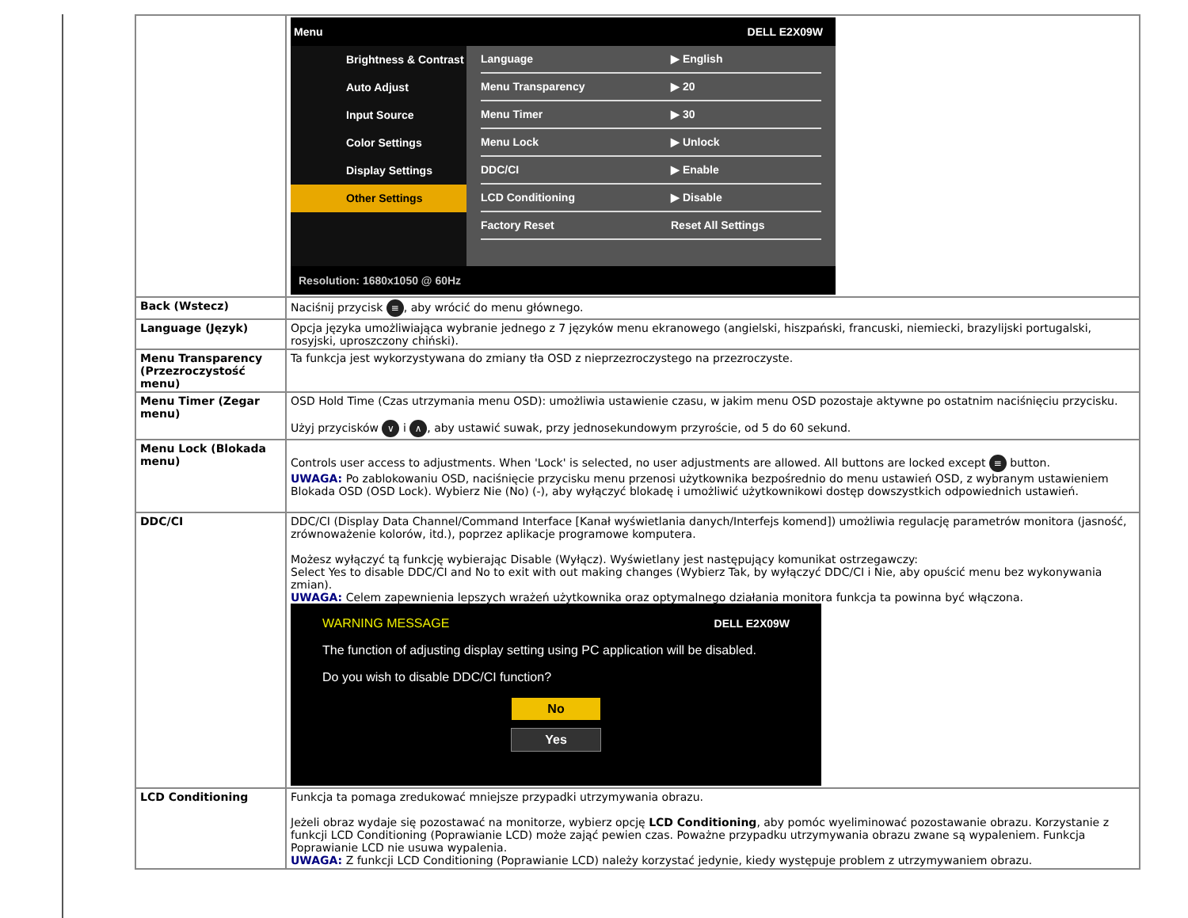| | Menu DELL E2X09W Brightness & Contrast Auto Adjust Input Source Color Settings Display Settings Other Settings Language ▶ English Menu Transparency ▶ 20 Menu Timer ▶ 30 Menu Lock ▶ Unlock DDC/CI ▶ Enable LCD Conditioning ▶ Disable Factory Reset Reset All Settings Resolution: 1680x1050 @ 60Hz |
| Back (Wstecz) | Naciśnij przycisk ≡ , aby wrócić do menu głównego. |
| Language (Język) | Opcja języka umożliwiająca wybranie jednego z 7 języków menu ekranowego (angielski, hiszpański, francuski, niemiecki, brazylijski portugalski, rosyjski, uproszczony chiński). |
| Menu Transparency (Przezroczystość menu) | Ta funkcja jest wykorzystywana do zmiany tła OSD z nieprzezroczystego na przezroczyste. |
| Menu Timer (Zegar menu) | OSD Hold Time (Czas utrzymania menu OSD): umożliwia ustawienie czasu, w jakim menu OSD pozostaje aktywne po ostatnim naciśnięciu przycisku. Użyj przycisków ∨ i ∧ , aby ustawić suwak, przy jednosekundowym przyroście, od 5 do 60 sekund. |
| Menu Lock (Blokada menu) | Controls user access to adjustments. When 'Lock' is selected, no user adjustments are allowed. All buttons are locked except ≡ button. UWAGA: Po zablokowaniu OSD, naciśnięcie przycisku menu przenosi użytkownika bezpośrednio do menu ustawień OSD, z wybranym ustawieniem Blokada OSD (OSD Lock). Wybierz Nie (No) (-), aby wyłączyć blokadę i umożliwić użytkownikowi dostęp dowszystkich odpowiednich ustawień. |
| DDC/CI | DDC/CI (Display Data Channel/Command Interface [Kanał wyświetlania danych/Interfejs komend]) umożliwia regulację parametrów monitora (jasność, zrównoważenie kolorów, itd.), poprzez aplikacje programowe komputera. Możesz wyłączyć tą funkcję wybierając Disable (Wyłącz). Wyświetlany jest następujący komunikat ostrzegawczy: Select Yes to disable DDC/CI and No to exit with out making changes (Wybierz Tak, by wyłączyć DDC/CI i Nie, aby opuścić menu bez wykonywania zmian). UWAGA: Celem zapewnienia lepszych wrażeń użytkownika oraz optymalnego działania monitora funkcja ta powinna być włączona. WARNING MESSAGE DELL E2X09W The function of adjusting display setting using PC application will be disabled. Do you wish to disable DDC/CI function? No Yes |
| LCD Conditioning | Funkcja ta pomaga zredukować mniejsze przypadki utrzymywania obrazu. Jeżeli obraz wydaje się pozostawać na monitorze, wybierz opcję LCD Conditioning , aby pomóc wyeliminować pozostawanie obrazu. Korzystanie z funkcji LCD Conditioning (Poprawianie LCD) może zająć pewien czas. Poważne przypadku utrzymywania obrazu zwane są wypaleniem. Funkcja Poprawianie LCD nie usuwa wypalenia. UWAGA: Z funkcji LCD Conditioning (Poprawianie LCD) należy korzystać jedynie, kiedy występuje problem z utrzymywaniem obrazu. |